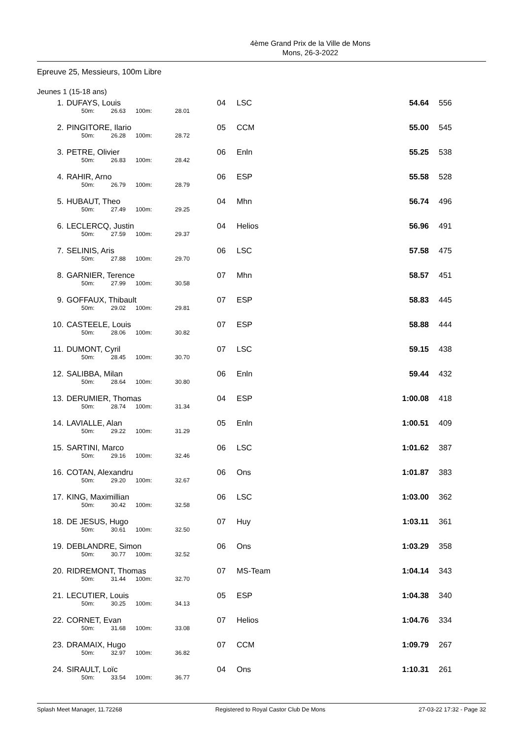4ème Grand Prix de la Ville de Mons
Mons, 26-3-2022
Epreuve 25, Messieurs, 100m Libre
Jeunes 1 (15-18 ans)
| 1. | DUFAYS, Louis 50m: 26.63 100m: 28.01 | 04 | LSC | 54.64 | 556 |
| 2. | PINGITORE, Ilario 50m: 26.28 100m: 28.72 | 05 | CCM | 55.00 | 545 |
| 3. | PETRE, Olivier 50m: 26.83 100m: 28.42 | 06 | Enln | 55.25 | 538 |
| 4. | RAHIR, Arno 50m: 26.79 100m: 28.79 | 06 | ESP | 55.58 | 528 |
| 5. | HUBAUT, Theo 50m: 27.49 100m: 29.25 | 04 | Mhn | 56.74 | 496 |
| 6. | LECLERCQ, Justin 50m: 27.59 100m: 29.37 | 04 | Helios | 56.96 | 491 |
| 7. | SELINIS, Aris 50m: 27.88 100m: 29.70 | 06 | LSC | 57.58 | 475 |
| 8. | GARNIER, Terence 50m: 27.99 100m: 30.58 | 07 | Mhn | 58.57 | 451 |
| 9. | GOFFAUX, Thibault 50m: 29.02 100m: 29.81 | 07 | ESP | 58.83 | 445 |
| 10. | CASTEELE, Louis 50m: 28.06 100m: 30.82 | 07 | ESP | 58.88 | 444 |
| 11. | DUMONT, Cyril 50m: 28.45 100m: 30.70 | 07 | LSC | 59.15 | 438 |
| 12. | SALIBBA, Milan 50m: 28.64 100m: 30.80 | 06 | Enln | 59.44 | 432 |
| 13. | DERUMIER, Thomas 50m: 28.74 100m: 31.34 | 04 | ESP | 1:00.08 | 418 |
| 14. | LAVIALLE, Alan 50m: 29.22 100m: 31.29 | 05 | Enln | 1:00.51 | 409 |
| 15. | SARTINI, Marco 50m: 29.16 100m: 32.46 | 06 | LSC | 1:01.62 | 387 |
| 16. | COTAN, Alexandru 50m: 29.20 100m: 32.67 | 06 | Ons | 1:01.87 | 383 |
| 17. | KING, Maximillian 50m: 30.42 100m: 32.58 | 06 | LSC | 1:03.00 | 362 |
| 18. | DE JESUS, Hugo 50m: 30.61 100m: 32.50 | 07 | Huy | 1:03.11 | 361 |
| 19. | DEBLANDRE, Simon 50m: 30.77 100m: 32.52 | 06 | Ons | 1:03.29 | 358 |
| 20. | RIDREMONT, Thomas 50m: 31.44 100m: 32.70 | 07 | MS-Team | 1:04.14 | 343 |
| 21. | LECUTIER, Louis 50m: 30.25 100m: 34.13 | 05 | ESP | 1:04.38 | 340 |
| 22. | CORNET, Evan 50m: 31.68 100m: 33.08 | 07 | Helios | 1:04.76 | 334 |
| 23. | DRAMAIX, Hugo 50m: 32.97 100m: 36.82 | 07 | CCM | 1:09.79 | 267 |
| 24. | SIRAULT, Loïc 50m: 33.54 100m: 36.77 | 04 | Ons | 1:10.31 | 261 |
Splash Meet Manager, 11.72268 Registered to Royal Castor Club De Mons 27-03-22 17:32 - Page 32